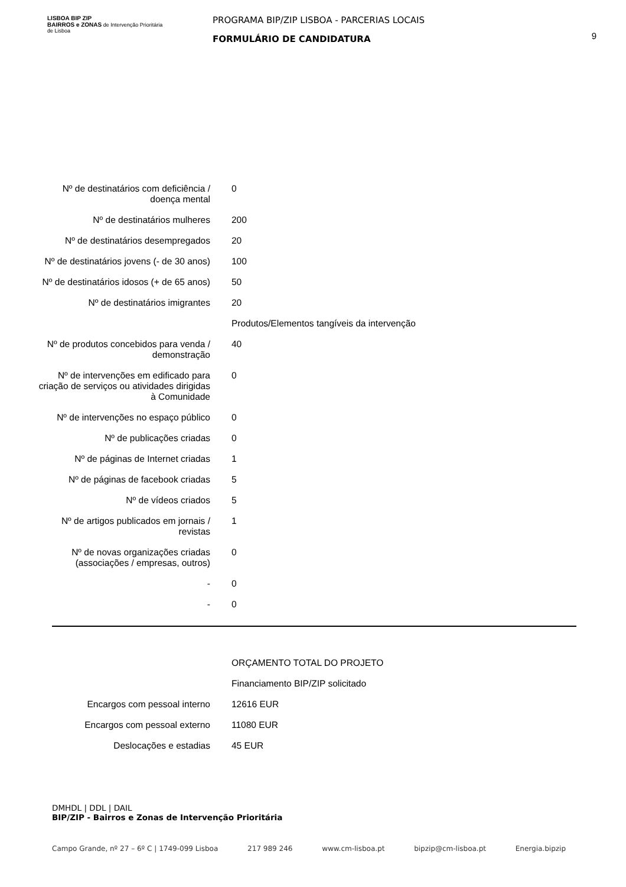LISBOA BIP ZIP
BAIRROS e ZONAS de Intervenção Prioritária de Lisboa
PROGRAMA BIP/ZIP LISBOA - PARCERIAS LOCAIS
FORMULÁRIO DE CANDIDATURA
9
| Nº de destinatários com deficiência / doença mental | 0 |
| Nº de destinatários mulheres | 200 |
| Nº de destinatários desempregados | 20 |
| Nº de destinatários jovens (- de 30 anos) | 100 |
| Nº de destinatários idosos (+ de 65 anos) | 50 |
| Nº de destinatários imigrantes | 20 |
| | Produtos/Elementos tangíveis da intervenção |
| Nº de produtos concebidos para venda / demonstração | 40 |
| Nº de intervenções em edificado para criação de serviços ou atividades dirigidas à Comunidade | 0 |
| Nº de intervenções no espaço público | 0 |
| Nº de publicações criadas | 0 |
| Nº de páginas de Internet criadas | 1 |
| Nº de páginas de facebook criadas | 5 |
| Nº de vídeos criados | 5 |
| Nº de artigos publicados em jornais / revistas | 1 |
| Nº de novas organizações criadas (associações / empresas, outros) | 0 |
| - | 0 |
| - | 0 |
| | ORÇAMENTO TOTAL DO PROJETO |
| | Financiamento BIP/ZIP solicitado |
| Encargos com pessoal interno | 12616 EUR |
| Encargos com pessoal externo | 11080 EUR |
| Deslocações e estadias | 45 EUR |
DMHDL | DDL | DAIL
BIP/ZIP - Bairros e Zonas de Intervenção Prioritária
Campo Grande, nº 27 – 6º C | 1749-099 Lisboa 217 989 246 www.cm-lisboa.pt bipzip@cm-lisboa.pt Energia.bipzip